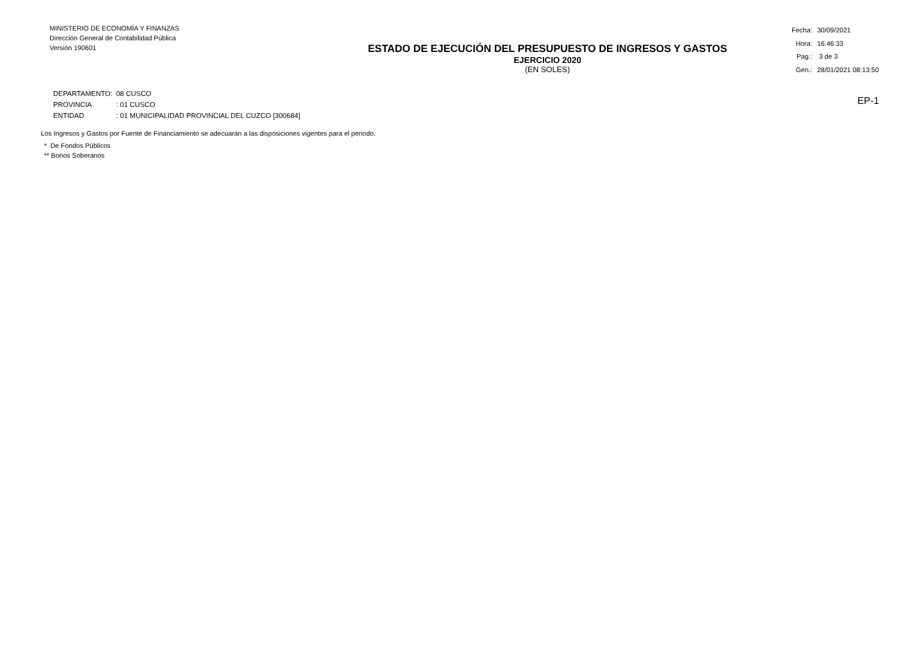MINISTERIO DE ECONOMÍA Y FINANZAS
Dirección General de Contabilidad Pública
Versión 190601
ESTADO DE EJECUCIÓN DEL PRESUPUESTO DE INGRESOS Y GASTOS
EJERCICIO 2020
(EN SOLES)
| Fecha: | 30/09/2021 |
| Hora: | 16:46:33 |
| Pag.: | 3 de 3 |
| Gen.: | 28/01/2021 08:13:50 |
| DEPARTAMENTO: | 08 CUSCO |
| PROVINCIA | : 01 CUSCO |
| ENTIDAD | : 01 MUNICIPALIDAD PROVINCIAL DEL CUZCO [300684] |
EP-1
Los Ingresos y Gastos por Fuente de Financiamiento se adecuaran a las disposiciones vigentes para el periodo.
* De Fondos Públicos
** Bonos Soberanos